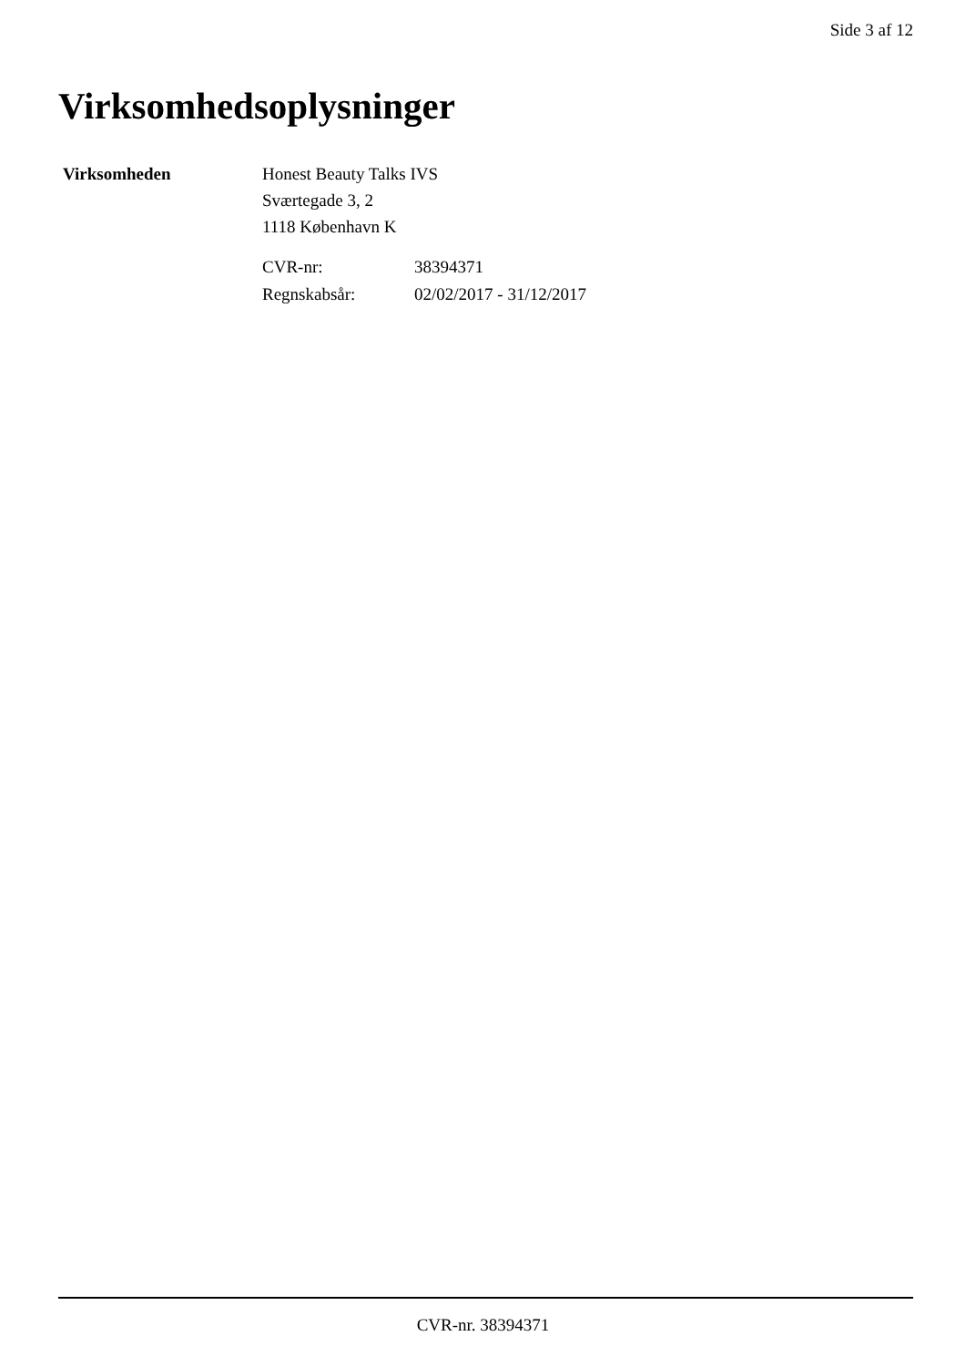Side 3 af 12
Virksomhedsoplysninger
Virksomheden Honest Beauty Talks IVS
Sværtegade 3, 2
1118 København K
| CVR-nr: | 38394371 |
| Regnskabsår: | 02/02/2017 - 31/12/2017 |
CVR-nr. 38394371